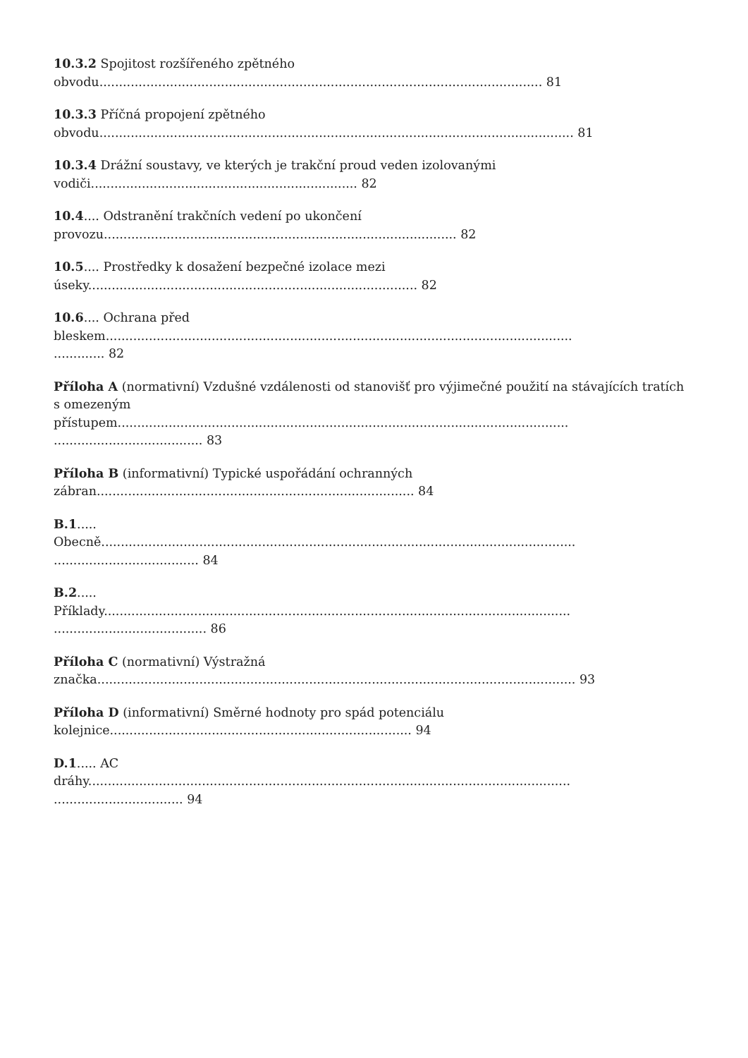10.3.2 Spojitost rozšířeného zpětného
obvodu................................................................................................................. 81
10.3.3 Příčná propojení zpětného
obvodu......................................................................................................................... 81
10.3.4 Drážní soustavy, ve kterých je trakční proud veden izolovanými
vodiči.................................................................... 82
10.4.... Odstranění trakčních vedení po ukončení
provozu.......................................................................................... 82
10.5.... Prostředky k dosažení bezpečné izolace mezi
úseky.................................................................................... 82
10.6.... Ochrana před
bleskem.......................................................................................................................
............. 82
Příloha A (normativní) Vzdušné vzdálenosti od stanovišť pro výjimečné použití na stávajících tratích
s omezeným
přístupem...................................................................................................................
...................................... 83
Příloha B (informativní) Typické uspořádání ochranných
zábran................................................................................. 84
B.1.....
Obecně.........................................................................................................................
..................................... 84
B.2.....
Příklady.......................................................................................................................
....................................... 86
Příloha C (normativní) Výstražná
značka.......................................................................................................................... 93
Příloha D (informativní) Směrné hodnoty pro spád potenciálu
kolejnice............................................................................. 94
D.1..... AC
dráhy...........................................................................................................................
................................. 94